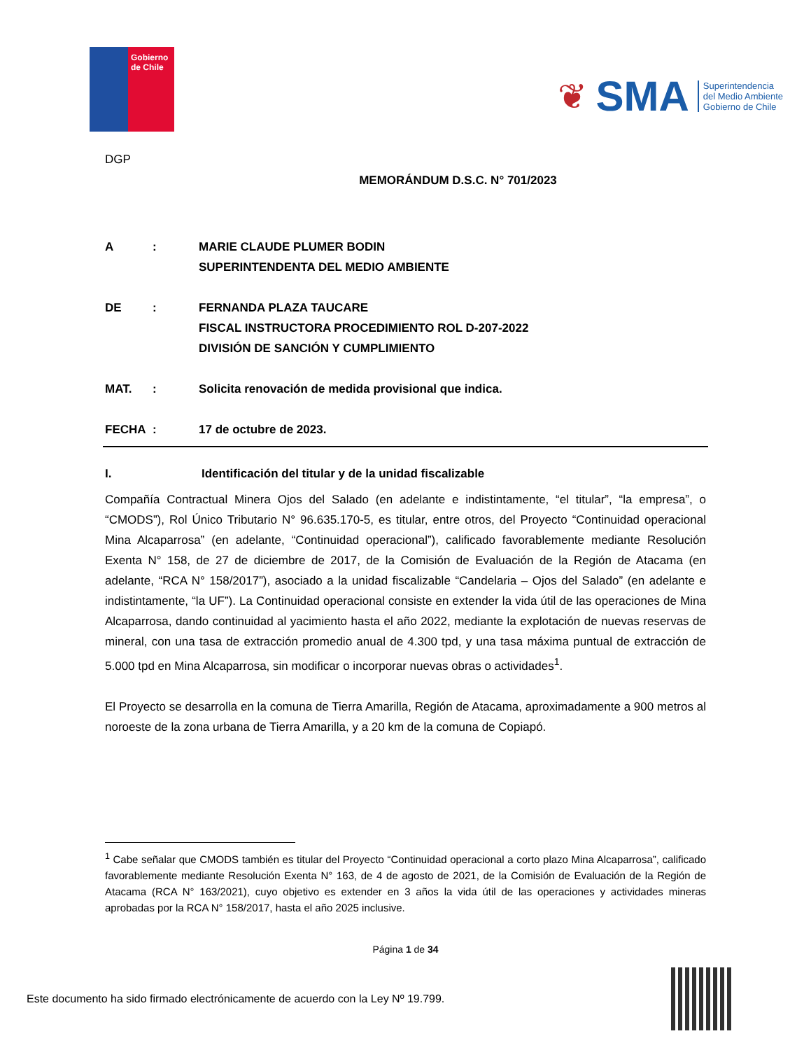Gobierno de Chile
❦ SMA
Superintendencia
del Medio Ambiente
Gobierno de Chile
DGP
MEMORÁNDUM D.S.C. N° 701/2023
A : MARIE CLAUDE PLUMER BODIN
SUPERINTENDENTA DEL MEDIO AMBIENTE
DE : FERNANDA PLAZA TAUCARE
FISCAL INSTRUCTORA PROCEDIMIENTO ROL D-207-2022
DIVISIÓN DE SANCIÓN Y CUMPLIMIENTO
MAT. : Solicita renovación de medida provisional que indica.
FECHA : 17 de octubre de 2023.
I. Identificación del titular y de la unidad fiscalizable
Compañía Contractual Minera Ojos del Salado (en adelante e indistintamente, “el titular”, “la empresa”, o “CMODS”), Rol Único Tributario N° 96.635.170-5, es titular, entre otros, del Proyecto “Continuidad operacional Mina Alcaparrosa” (en adelante, “Continuidad operacional”), calificado favorablemente mediante Resolución Exenta N° 158, de 27 de diciembre de 2017, de la Comisión de Evaluación de la Región de Atacama (en adelante, “RCA N° 158/2017”), asociado a la unidad fiscalizable “Candelaria – Ojos del Salado” (en adelante e indistintamente, “la UF”). La Continuidad operacional consiste en extender la vida útil de las operaciones de Mina Alcaparrosa, dando continuidad al yacimiento hasta el año 2022, mediante la explotación de nuevas reservas de mineral, con una tasa de extracción promedio anual de 4.300 tpd, y una tasa máxima puntual de extracción de 5.000 tpd en Mina Alcaparrosa, sin modificar o incorporar nuevas obras o actividades<sup>1</sup>.
El Proyecto se desarrolla en la comuna de Tierra Amarilla, Región de Atacama, aproximadamente a 900 metros al noroeste de la zona urbana de Tierra Amarilla, y a 20 km de la comuna de Copiapó.
<sup>1</sup> Cabe señalar que CMODS también es titular del Proyecto “Continuidad operacional a corto plazo Mina Alcaparrosa”, calificado favorablemente mediante Resolución Exenta N° 163, de 4 de agosto de 2021, de la Comisión de Evaluación de la Región de Atacama (RCA N° 163/2021), cuyo objetivo es extender en 3 años la vida útil de las operaciones y actividades mineras aprobadas por la RCA N° 158/2017, hasta el año 2025 inclusive.
Página 1 de 34
Este documento ha sido firmado electrónicamente de acuerdo con la Ley Nº 19.799.